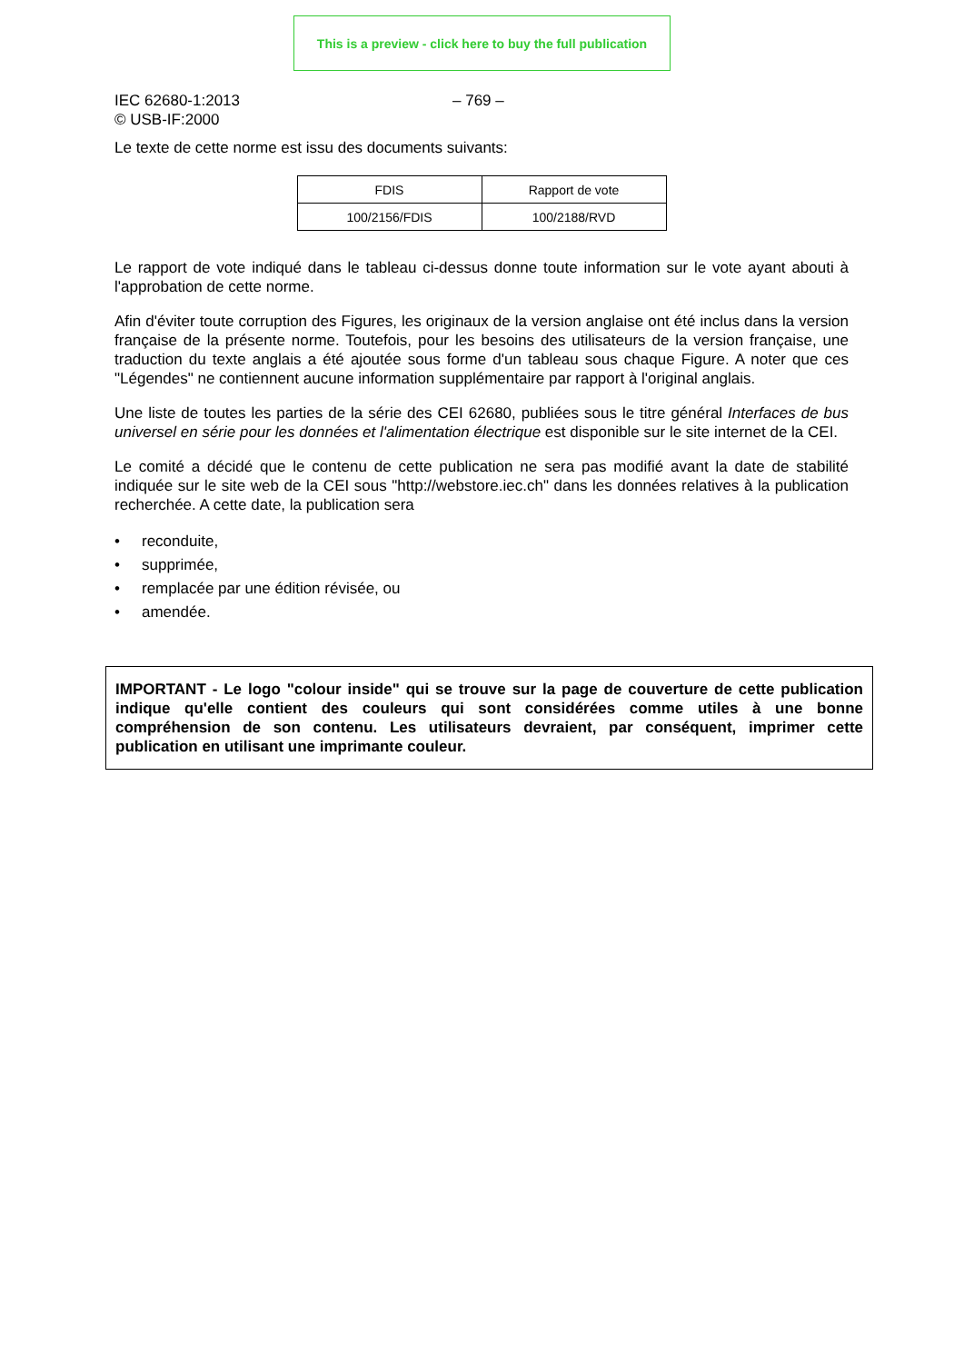This is a preview - click here to buy the full publication
IEC 62680-1:2013
© USB-IF:2000
– 769 –
Le texte de cette norme est issu des documents suivants:
| FDIS | Rapport de vote |
| --- | --- |
| 100/2156/FDIS | 100/2188/RVD |
Le rapport de vote indiqué dans le tableau ci-dessus donne toute information sur le vote ayant abouti à l'approbation de cette norme.
Afin d'éviter toute corruption des Figures, les originaux de la version anglaise ont été inclus dans la version française de la présente norme. Toutefois, pour les besoins des utilisateurs de la version française, une traduction du texte anglais a été ajoutée sous forme d'un tableau sous chaque Figure. A noter que ces "Légendes" ne contiennent aucune information supplémentaire par rapport à l'original anglais.
Une liste de toutes les parties de la série des CEI 62680, publiées sous le titre général Interfaces de bus universel en série pour les données et l'alimentation électrique est disponible sur le site internet de la CEI.
Le comité a décidé que le contenu de cette publication ne sera pas modifié avant la date de stabilité indiquée sur le site web de la CEI sous "http://webstore.iec.ch" dans les données relatives à la publication recherchée. A cette date, la publication sera
• reconduite,
• supprimée,
• remplacée par une édition révisée, ou
• amendée.
IMPORTANT - Le logo "colour inside" qui se trouve sur la page de couverture de cette publication indique qu'elle contient des couleurs qui sont considérées comme utiles à une bonne compréhension de son contenu. Les utilisateurs devraient, par conséquent, imprimer cette publication en utilisant une imprimante couleur.